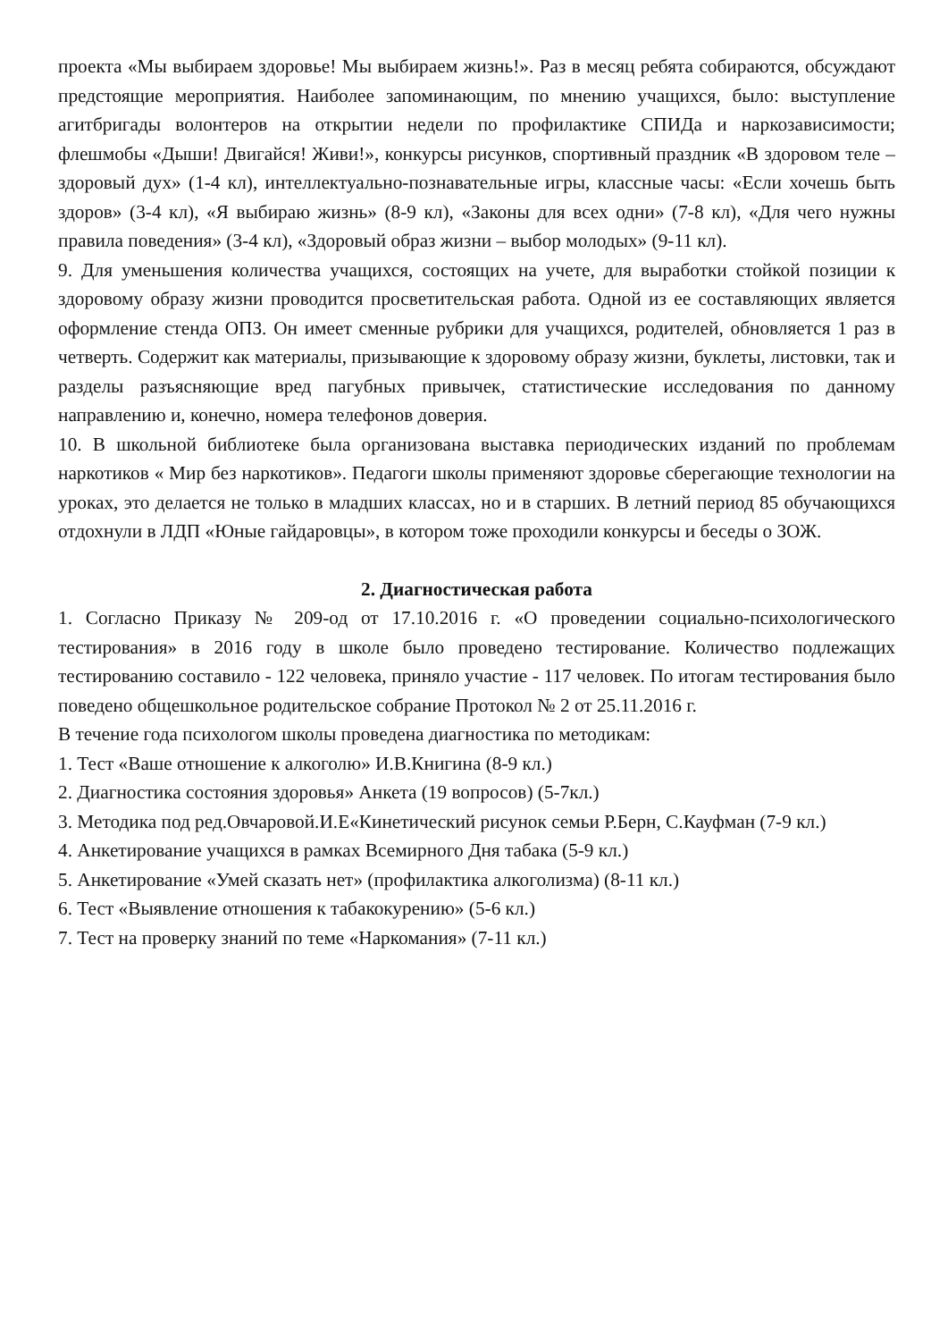проекта «Мы выбираем здоровье! Мы выбираем жизнь!». Раз в месяц ребята собираются, обсуждают предстоящие мероприятия. Наиболее запоминающим, по мнению учащихся, было: выступление агитбригады волонтеров на открытии недели по профилактике СПИДа и наркозависимости; флешмобы «Дыши! Двигайся! Живи!», конкурсы рисунков, спортивный праздник «В здоровом теле – здоровый дух» (1-4 кл), интеллектуально-познавательные игры, классные часы: «Если хочешь быть здоров» (3-4 кл), «Я выбираю жизнь» (8-9 кл), «Законы для всех одни» (7-8 кл), «Для чего нужны правила поведения» (3-4 кл), «Здоровый образ жизни – выбор молодых» (9-11 кл).
9. Для уменьшения количества учащихся, состоящих на учете, для выработки стойкой позиции к здоровому образу жизни проводится просветительская работа. Одной из ее составляющих является оформление стенда ОПЗ. Он имеет сменные рубрики для учащихся, родителей, обновляется 1 раз в четверть. Содержит как материалы, призывающие к здоровому образу жизни, буклеты, листовки, так и разделы разъясняющие вред пагубных привычек, статистические исследования по данному направлению и, конечно, номера телефонов доверия.
10. В школьной библиотеке была организована выставка периодических изданий по проблемам наркотиков « Мир без наркотиков». Педагоги школы применяют здоровье сберегающие технологии на уроках, это делается не только в младших классах, но и в старших. В летний период 85 обучающихся отдохнули в ЛДП «Юные гайдаровцы», в котором тоже проходили конкурсы и беседы о ЗОЖ.
2. Диагностическая работа
1. Согласно Приказу № 209-од от 17.10.2016 г. «О проведении социально-психологического тестирования» в 2016 году в школе было проведено тестирование. Количество подлежащих тестированию составило - 122 человека, приняло участие - 117 человек. По итогам тестирования было поведено общешкольное родительское собрание Протокол № 2 от 25.11.2016 г.
В течение года психологом школы проведена диагностика по методикам:
1. Тест «Ваше отношение к алкоголю» И.В.Книгина (8-9 кл.)
2. Диагностика состояния здоровья» Анкета (19 вопросов) (5-7кл.)
3. Методика под ред.Овчаровой.И.Е«Кинетический рисунок семьи Р.Берн, С.Кауфман (7-9 кл.)
4. Анкетирование учащихся в рамках Всемирного Дня табака (5-9 кл.)
5. Анкетирование «Умей сказать нет» (профилактика алкоголизма) (8-11 кл.)
6. Тест «Выявление отношения к табакокурению» (5-6 кл.)
7. Тест на проверку знаний по теме «Наркомания» (7-11 кл.)